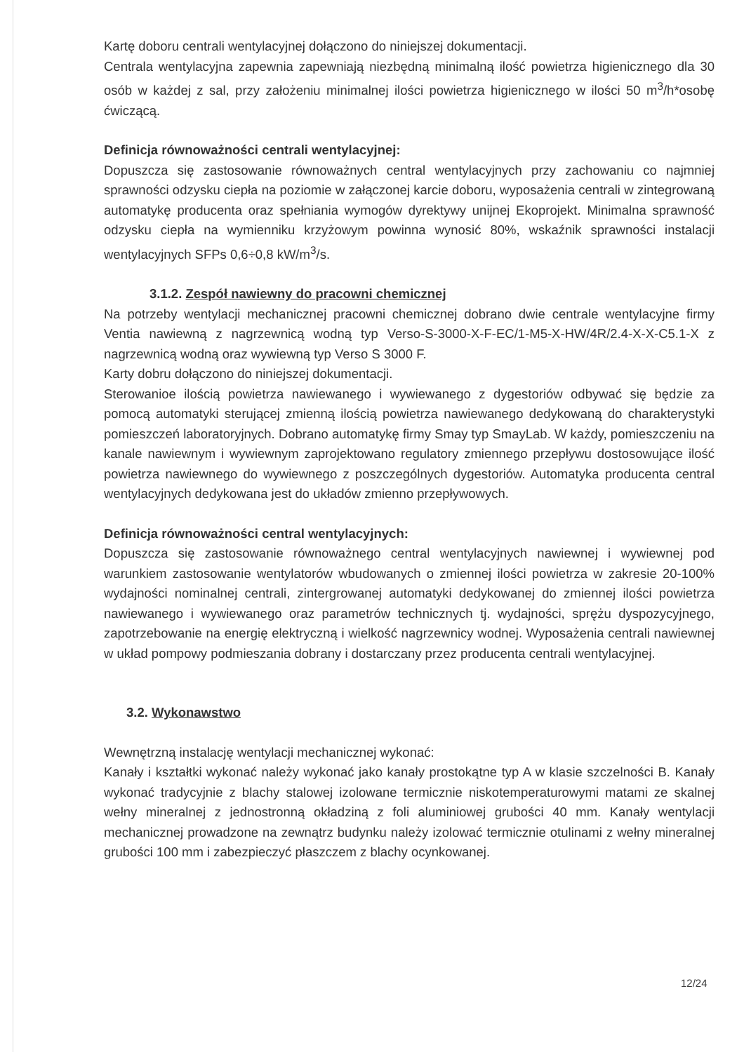Kartę doboru centrali wentylacyjnej dołączono do niniejszej dokumentacji.
Centrala wentylacyjna zapewnia zapewniają niezbędną minimalną ilość powietrza higienicznego dla 30 osób w każdej z sal, przy założeniu minimalnej ilości powietrza higienicznego w ilości 50 m<sup>3</sup>/h*osobę ćwiczącą.
Definicja równoważności centrali wentylacyjnej:
Dopuszcza się zastosowanie równoważnych central wentylacyjnych przy zachowaniu co najmniej sprawności odzysku ciepła na poziomie w załączonej karcie doboru, wyposażenia centrali w zintegrowaną automatykę producenta oraz spełniania wymogów dyrektywy unijnej Ekoprojekt. Minimalna sprawność odzysku ciepła na wymienniku krzyżowym powinna wynosić 80%, wskaźnik sprawności instalacji wentylacyjnych SFPs 0,6÷0,8 kW/m<sup>3</sup>/s.
3.1.2. Zespół nawiewny do pracowni chemicznej
Na potrzeby wentylacji mechanicznej pracowni chemicznej dobrano dwie centrale wentylacyjne firmy Ventia nawiewną z nagrzewnicą wodną typ Verso-S-3000-X-F-EC/1-M5-X-HW/4R/2.4-X-X-C5.1-X z nagrzewnicą wodną oraz wywiewną typ Verso S 3000 F.
Karty dobru dołączono do niniejszej dokumentacji.
Sterowanioe ilością powietrza nawiewanego i wywiewanego z dygestoriów odbywać się będzie za pomocą automatyki sterującej zmienną ilością powietrza nawiewanego dedykowaną do charakterystyki pomieszczeń laboratoryjnych. Dobrano automatykę firmy Smay typ SmayLab. W każdy, pomieszczeniu na kanale nawiewnym i wywiewnym zaprojektowano regulatory zmiennego przepływu dostosowujące ilość powietrza nawiewnego do wywiewnego z poszczególnych dygestoriów. Automatyka producenta central wentylacyjnych dedykowana jest do układów zmienno przepływowych.
Definicja równoważności central wentylacyjnych:
Dopuszcza się zastosowanie równoważnego central wentylacyjnych nawiewnej i wywiewnej pod warunkiem zastosowanie wentylatorów wbudowanych o zmiennej ilości powietrza w zakresie 20-100% wydajności nominalnej centrali, zintergrowanej automatyki dedykowanej do zmiennej ilości powietrza nawiewanego i wywiewanego oraz parametrów technicznych tj. wydajności, sprężu dyspozycyjnego, zapotrzebowanie na energię elektryczną i wielkość nagrzewnicy wodnej. Wyposażenia centrali nawiewnej w układ pompowy podmieszania dobrany i dostarczany przez producenta centrali wentylacyjnej.
3.2. Wykonawstwo
Wewnętrzną instalację wentylacji mechanicznej wykonać:
Kanały i kształtki wykonać należy wykonać jako kanały prostokątne typ A w klasie szczelności B. Kanały wykonać tradycyjnie z blachy stalowej izolowane termicznie niskotemperaturowymi matami ze skalnej wełny mineralnej z jednostronną okładziną z foli aluminiowej grubości 40 mm. Kanały wentylacji mechanicznej prowadzone na zewnątrz budynku należy izolować termicznie otulinami z wełny mineralnej grubości 100 mm i zabezpieczyć płaszczem z blachy ocynkowanej.
12/24